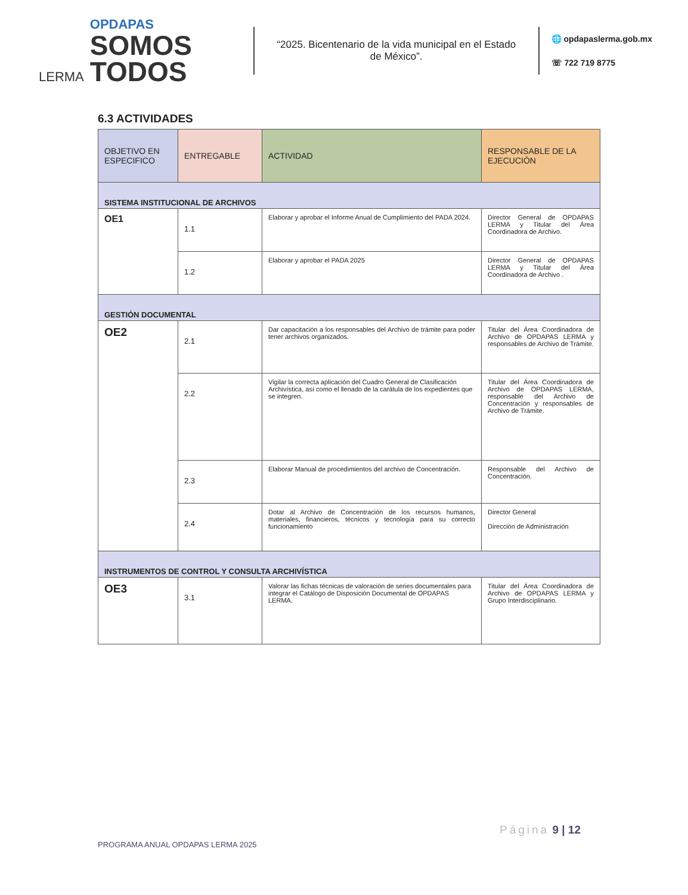LERMA
OPDAPAS
SOMOS
TODOS
“2025. Bicentenario de la vida municipal en el Estado de México”.
🌐 opdapaslerma.gob.mx
☏ 722 719 8775
6.3 ACTIVIDADES
| OBJETIVO EN ESPECIFICO | ENTREGABLE | ACTIVIDAD | RESPONSABLE DE LA EJECUCIÓN |
| --- | --- | --- | --- |
| SISTEMA INSTITUCIONAL DE ARCHIVOS | | | |
| OE1 | 1.1 | Elaborar y aprobar el Informe Anual de Cumplimiento del PADA 2024. | Director General de OPDAPAS LERMA y Titular del Área Coordinadora de Archivo. |
| | 1.2 | Elaborar y aprobar el PADA 2025 | Director General de OPDAPAS LERMA y Titular del Área Coordinadora de Archivo . |
| GESTIÓN DOCUMENTAL | | | |
| OE2 | 2.1 | Dar capacitación a los responsables del Archivo de trámite para poder tener archivos organizados. | Titular del Área Coordinadora de Archivo de OPDAPAS LERMA y responsables de Archivo de Trámite. |
| | 2.2 | Vigilar la correcta aplicación del Cuadro General de Clasificación Archivística, así como el llenado de la carátula de los expedientes que se integren. | Titular del Área Coordinadora de Archivo de OPDAPAS LERMA, responsable del Archivo de Concentración y responsables de Archivo de Trámite. |
| | 2.3 | Elaborar Manual de procedimientos del archivo de Concentración. | Responsable del Archivo de Concentración. |
| | 2.4 | Dotar al Archivo de Concentración de los recursos humanos, materiales, financieros, técnicos y tecnología para su correcto funcionamiento | Director General Dirección de Administración |
| INSTRUMENTOS DE CONTROL Y CONSULTA ARCHIVÍSTICA | | | |
| OE3 | 3.1 | Valorar las fichas técnicas de valoración de series documentales para integrar el Catálogo de Disposición Documental de OPDAPAS LERMA. | Titular del Área Coordinadora de Archivo de OPDAPAS LERMA y Grupo Interdisciplinario. |
PROGRAMA ANUAL OPDAPAS LERMA 2025 Página 9 | 12